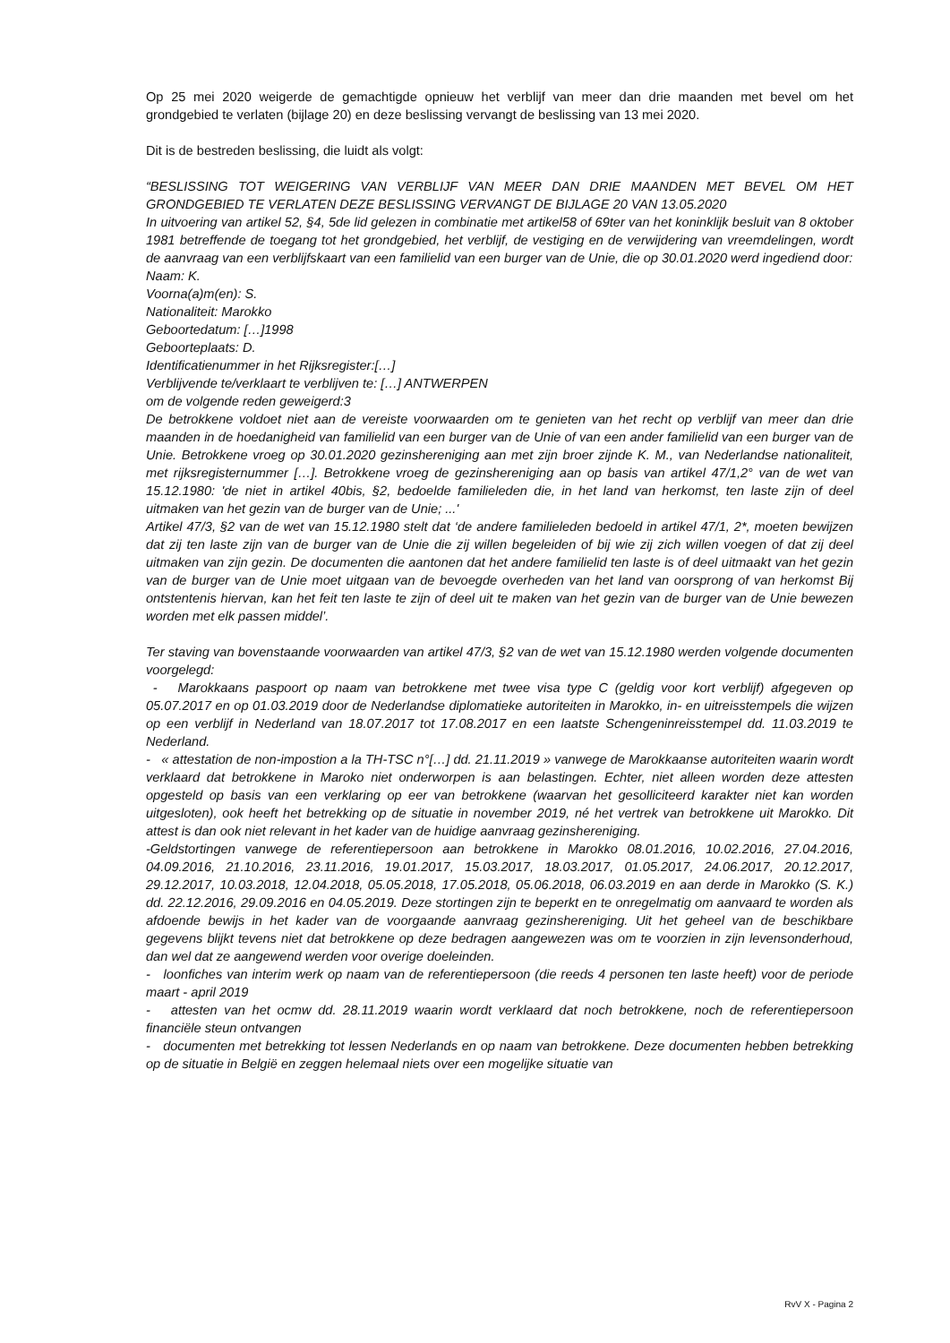Op 25 mei 2020 weigerde de gemachtigde opnieuw het verblijf van meer dan drie maanden met bevel om het grondgebied te verlaten (bijlage 20) en deze beslissing vervangt de beslissing van 13 mei 2020.
Dit is de bestreden beslissing, die luidt als volgt:
“BESLISSING TOT WEIGERING VAN VERBLIJF VAN MEER DAN DRIE MAANDEN MET BEVEL OM HET GRONDGEBIED TE VERLATEN DEZE BESLISSING VERVANGT DE BIJLAGE 20 VAN 13.05.2020
In uitvoering van artikel 52, §4, 5de lid gelezen in combinatie met artikel58 of 69ter van het koninklijk besluit van 8 oktober 1981 betreffende de toegang tot het grondgebied, het verblijf, de vestiging en de verwijdering van vreemdelingen, wordt de aanvraag van een verblijfskaart van een familielid van een burger van de Unie, die op 30.01.2020 werd ingediend door:
Naam: K.
Voorna(a)m(en): S.
Nationaliteit: Marokko
Geboortedatum: […]1998
Geboorteplaats: D.
Identificatienummer in het Rijksregister:[…]
Verblijvende te/verklaart te verblijven te: […] ANTWERPEN
om de volgende reden geweigerd:3
De betrokkene voldoet niet aan de vereiste voorwaarden om te genieten van het recht op verblijf van meer dan drie maanden in de hoedanigheid van familielid van een burger van de Unie of van een ander familielid van een burger van de Unie. Betrokkene vroeg op 30.01.2020 gezinshereniging aan met zijn broer zijnde K. M., van Nederlandse nationaliteit, met rijksregisternummer […]. Betrokkene vroeg de gezinshereniging aan op basis van artikel 47/1,2° van de wet van 15.12.1980: 'de niet in artikel 40bis, §2, bedoelde familieleden die, in het land van herkomst, ten laste zijn of deel uitmaken van het gezin van de burger van de Unie; ...'
Artikel 47/3, §2 van de wet van 15.12.1980 stelt dat ‘de andere familieleden bedoeld in artikel 47/1, 2*, moeten bewijzen dat zij ten laste zijn van de burger van de Unie die zij willen begeleiden of bij wie zij zich willen voegen of dat zij deel uitmaken van zijn gezin. De documenten die aantonen dat het andere familielid ten laste is of deel uitmaakt van het gezin van de burger van de Unie moet uitgaan van de bevoegde overheden van het land van oorsprong of van herkomst Bij ontstentenis hiervan, kan het feit ten laste te zijn of deel uit te maken van het gezin van de burger van de Unie bewezen worden met elk passen middel’.
Ter staving van bovenstaande voorwaarden van artikel 47/3, §2 van de wet van 15.12.1980 werden volgende documenten voorgelegd:
- Marokkaans paspoort op naam van betrokkene met twee visa type C (geldig voor kort verblijf) afgegeven op 05.07.2017 en op 01.03.2019 door de Nederlandse diplomatieke autoriteiten in Marokko, in- en uitreisstempels die wijzen op een verblijf in Nederland van 18.07.2017 tot 17.08.2017 en een laatste Schengeninreisstempel dd. 11.03.2019 te Nederland.
- « attestation de non-impostion a la TH-TSC n°[…] dd. 21.11.2019 » vanwege de Marokkaanse autoriteiten waarin wordt verklaard dat betrokkene in Maroko niet onderworpen is aan belastingen. Echter, niet alleen worden deze attesten opgesteld op basis van een verklaring op eer van betrokkene (waarvan het gesolliciteerd karakter niet kan worden uitgesloten), ook heeft het betrekking op de situatie in november 2019, né het vertrek van betrokkene uit Marokko. Dit attest is dan ook niet relevant in het kader van de huidige aanvraag gezinshereniging.
-Geldstortingen vanwege de referentiepersoon aan betrokkene in Marokko 08.01.2016, 10.02.2016, 27.04.2016, 04.09.2016, 21.10.2016, 23.11.2016, 19.01.2017, 15.03.2017, 18.03.2017, 01.05.2017, 24.06.2017, 20.12.2017, 29.12.2017, 10.03.2018, 12.04.2018, 05.05.2018, 17.05.2018, 05.06.2018, 06.03.2019 en aan derde in Marokko (S. K.) dd. 22.12.2016, 29.09.2016 en 04.05.2019. Deze stortingen zijn te beperkt en te onregelmatig om aanvaard te worden als afdoende bewijs in het kader van de voorgaande aanvraag gezinshereniging. Uit het geheel van de beschikbare gegevens blijkt tevens niet dat betrokkene op deze bedragen aangewezen was om te voorzien in zijn levensonderhoud, dan wel dat ze aangewend werden voor overige doeleinden.
- loonfiches van interim werk op naam van de referentiepersoon (die reeds 4 personen ten laste heeft) voor de periode maart - april 2019
- attesten van het ocmw dd. 28.11.2019 waarin wordt verklaard dat noch betrokkene, noch de referentiepersoon financiële steun ontvangen
- documenten met betrekking tot lessen Nederlands en op naam van betrokkene. Deze documenten hebben betrekking op de situatie in België en zeggen helemaal niets over een mogelijke situatie van
RvV X - Pagina 2